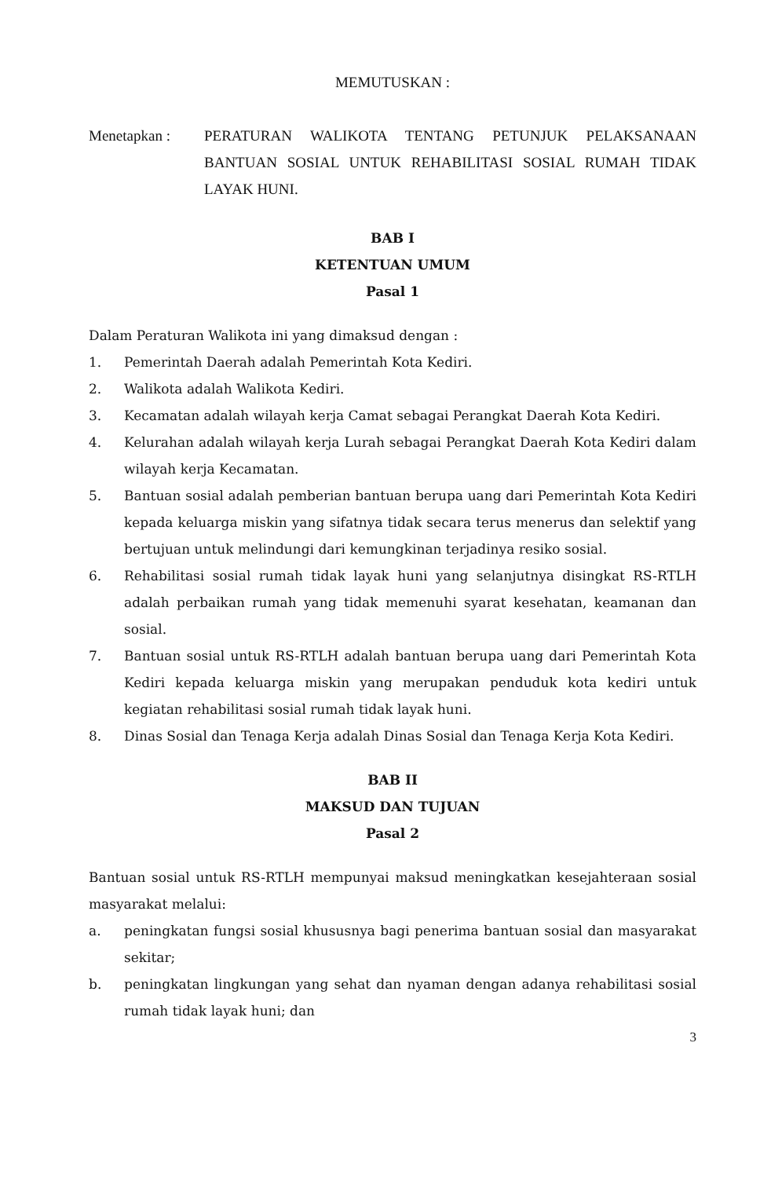MEMUTUSKAN :
Menetapkan : PERATURAN WALIKOTA TENTANG PETUNJUK PELAKSANAAN BANTUAN SOSIAL UNTUK REHABILITASI SOSIAL RUMAH TIDAK LAYAK HUNI.
BAB I
KETENTUAN UMUM
Pasal 1
Dalam Peraturan Walikota ini yang dimaksud dengan :
1. Pemerintah Daerah adalah Pemerintah Kota Kediri.
2. Walikota adalah Walikota Kediri.
3. Kecamatan adalah wilayah kerja Camat sebagai Perangkat Daerah Kota Kediri.
4. Kelurahan adalah wilayah kerja Lurah sebagai Perangkat Daerah Kota Kediri dalam wilayah kerja Kecamatan.
5. Bantuan sosial adalah pemberian bantuan berupa uang dari Pemerintah Kota Kediri kepada keluarga miskin yang sifatnya tidak secara terus menerus dan selektif yang bertujuan untuk melindungi dari kemungkinan terjadinya resiko sosial.
6. Rehabilitasi sosial rumah tidak layak huni yang selanjutnya disingkat RS-RTLH adalah perbaikan rumah yang tidak memenuhi syarat kesehatan, keamanan dan sosial.
7. Bantuan sosial untuk RS-RTLH adalah bantuan berupa uang dari Pemerintah Kota Kediri kepada keluarga miskin yang merupakan penduduk kota kediri untuk kegiatan rehabilitasi sosial rumah tidak layak huni.
8. Dinas Sosial dan Tenaga Kerja adalah Dinas Sosial dan Tenaga Kerja Kota Kediri.
BAB II
MAKSUD DAN TUJUAN
Pasal 2
Bantuan sosial untuk RS-RTLH mempunyai maksud meningkatkan kesejahteraan sosial masyarakat melalui:
a. peningkatan fungsi sosial khususnya bagi penerima bantuan sosial dan masyarakat sekitar;
b. peningkatan lingkungan yang sehat dan nyaman dengan adanya rehabilitasi sosial rumah tidak layak huni; dan
3